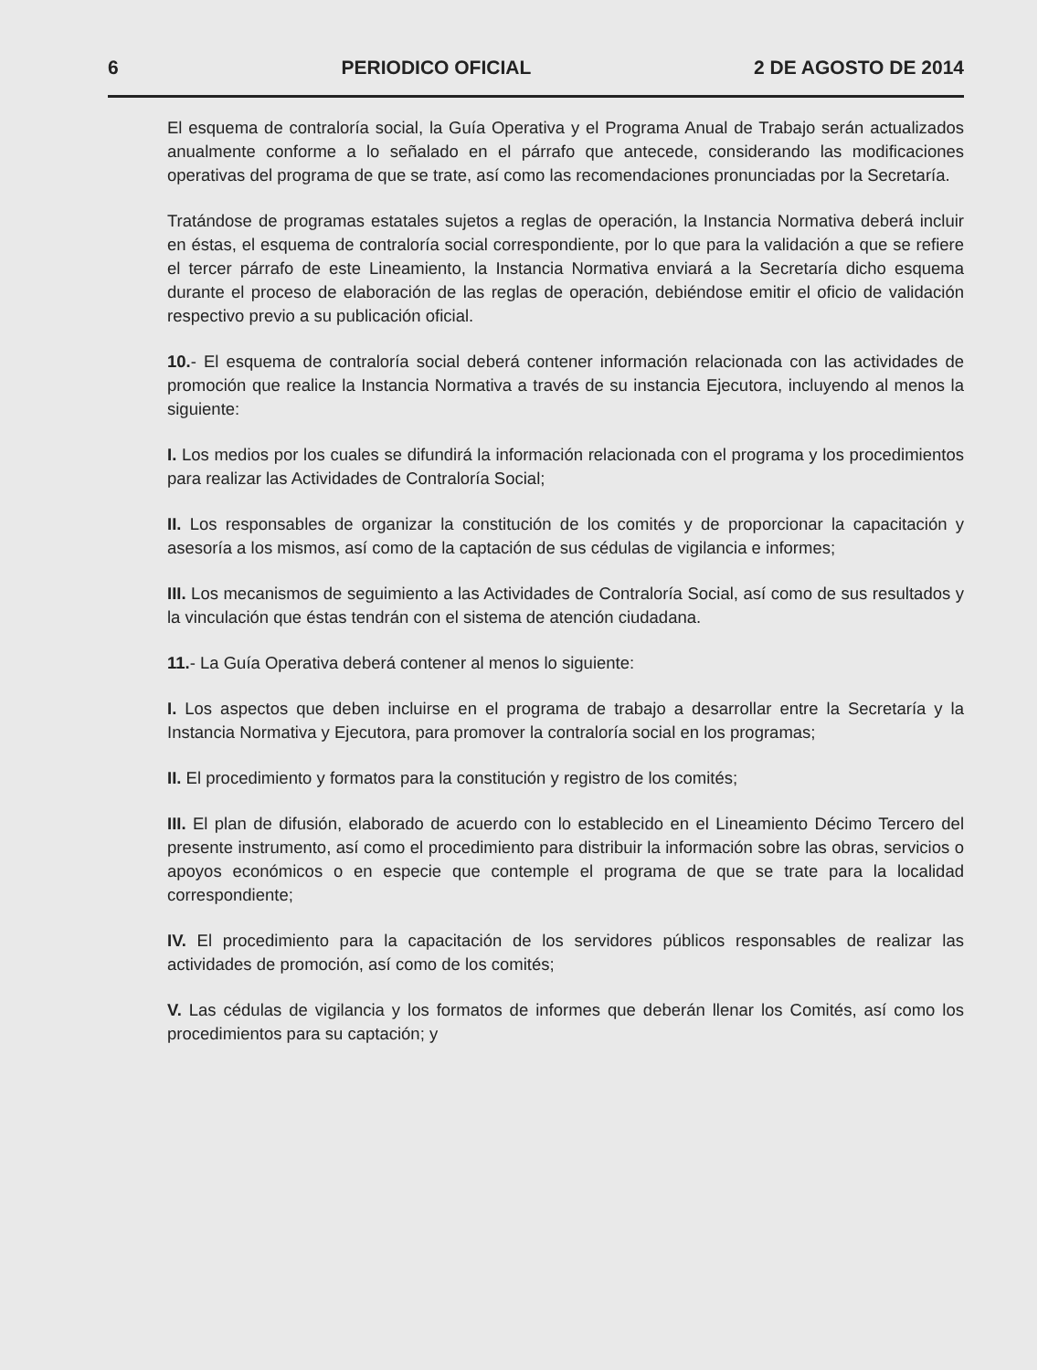6 PERIODICO OFICIAL 2 DE AGOSTO DE 2014
El esquema de contraloría social, la Guía Operativa y el Programa Anual de Trabajo serán actualizados anualmente conforme a lo señalado en el párrafo que antecede, considerando las modificaciones operativas del programa de que se trate, así como las recomendaciones pronunciadas por la Secretaría.
Tratándose de programas estatales sujetos a reglas de operación, la Instancia Normativa deberá incluir en éstas, el esquema de contraloría social correspondiente, por lo que para la validación a que se refiere el tercer párrafo de este Lineamiento, la Instancia Normativa enviará a la Secretaría dicho esquema durante el proceso de elaboración de las reglas de operación, debiéndose emitir el oficio de validación respectivo previo a su publicación oficial.
10.- El esquema de contraloría social deberá contener información relacionada con las actividades de promoción que realice la Instancia Normativa a través de su instancia Ejecutora, incluyendo al menos la siguiente:
I. Los medios por los cuales se difundirá la información relacionada con el programa y los procedimientos para realizar las Actividades de Contraloría Social;
II. Los responsables de organizar la constitución de los comités y de proporcionar la capacitación y asesoría a los mismos, así como de la captación de sus cédulas de vigilancia e informes;
III. Los mecanismos de seguimiento a las Actividades de Contraloría Social, así como de sus resultados y la vinculación que éstas tendrán con el sistema de atención ciudadana.
11.- La Guía Operativa deberá contener al menos lo siguiente:
I. Los aspectos que deben incluirse en el programa de trabajo a desarrollar entre la Secretaría y la Instancia Normativa y Ejecutora, para promover la contraloría social en los programas;
II. El procedimiento y formatos para la constitución y registro de los comités;
III. El plan de difusión, elaborado de acuerdo con lo establecido en el Lineamiento Décimo Tercero del presente instrumento, así como el procedimiento para distribuir la información sobre las obras, servicios o apoyos económicos o en especie que contemple el programa de que se trate para la localidad correspondiente;
IV. El procedimiento para la capacitación de los servidores públicos responsables de realizar las actividades de promoción, así como de los comités;
V. Las cédulas de vigilancia y los formatos de informes que deberán llenar los Comités, así como los procedimientos para su captación; y